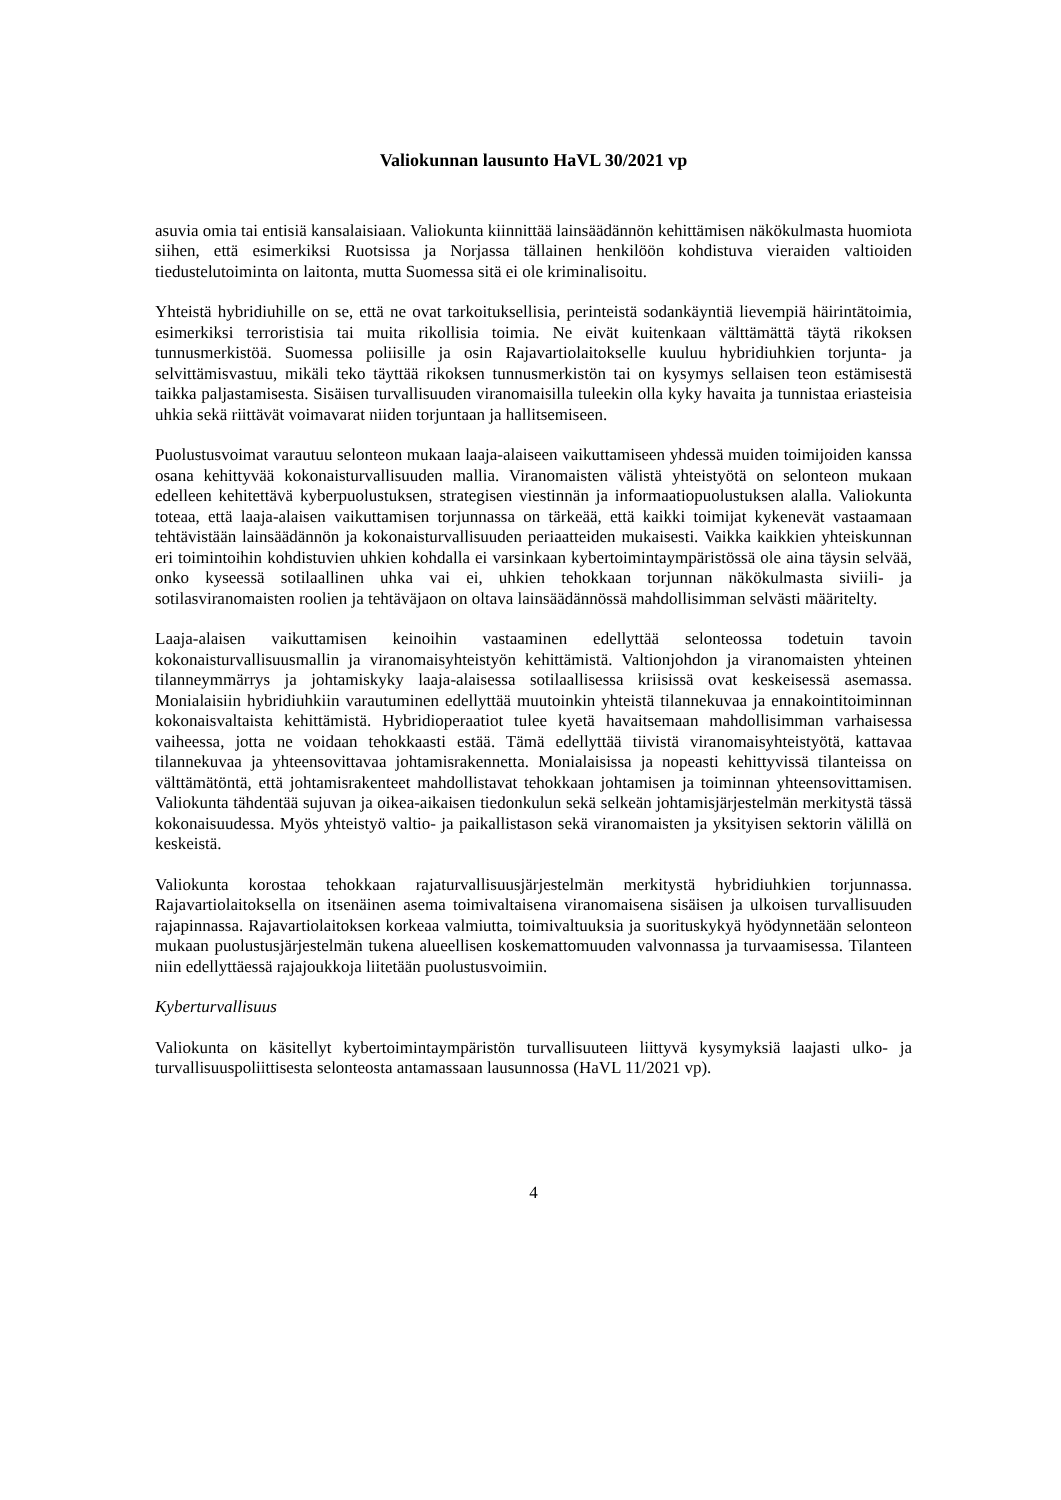Valiokunnan lausunto HaVL 30/2021 vp
asuvia omia tai entisiä kansalaisiaan. Valiokunta kiinnittää lainsäädännön kehittämisen näkökulmasta huomiota siihen, että esimerkiksi Ruotsissa ja Norjassa tällainen henkilöön kohdistuva vieraiden valtioiden tiedustelutoiminta on laitonta, mutta Suomessa sitä ei ole kriminalisoitu.
Yhteistä hybridiuhille on se, että ne ovat tarkoituksellisia, perinteistä sodankäyntiä lievempiä häirintätoimia, esimerkiksi terroristisia tai muita rikollisia toimia. Ne eivät kuitenkaan välttämättä täytä rikoksen tunnusmerkistöä. Suomessa poliisille ja osin Rajavartiolaitokselle kuuluu hybridiuhkien torjunta- ja selvittämisvastuu, mikäli teko täyttää rikoksen tunnusmerkistön tai on kysymys sellaisen teon estämisestä taikka paljastamisesta. Sisäisen turvallisuuden viranomaisilla tuleekin olla kyky havaita ja tunnistaa eriasteisia uhkia sekä riittävät voimavarat niiden torjuntaan ja hallitsemiseen.
Puolustusvoimat varautuu selonteon mukaan laaja-alaiseen vaikuttamiseen yhdessä muiden toimijoiden kanssa osana kehittyvää kokonaisturvallisuuden mallia. Viranomaisten välistä yhteistyötä on selonteon mukaan edelleen kehitettävä kyberpuolustuksen, strategisen viestinnän ja informaatiopuolustuksen alalla. Valiokunta toteaa, että laaja-alaisen vaikuttamisen torjunnassa on tärkeää, että kaikki toimijat kykenevät vastaamaan tehtävistään lainsäädännön ja kokonaisturvallisuuden periaatteiden mukaisesti. Vaikka kaikkien yhteiskunnan eri toimintoihin kohdistuvien uhkien kohdalla ei varsinkaan kybertoimintaympäristössä ole aina täysin selvää, onko kyseessä sotilaallinen uhka vai ei, uhkien tehokkaan torjunnan näkökulmasta siviili- ja sotilasviranomaisten roolien ja tehtäväjaon on oltava lainsäädännössä mahdollisimman selvästi määritelty.
Laaja-alaisen vaikuttamisen keinoihin vastaaminen edellyttää selonteossa todetuin tavoin kokonaisturvallisuusmallin ja viranomaisyhteistyön kehittämistä. Valtionjohdon ja viranomaisten yhteinen tilanneymmärrys ja johtamiskyky laaja-alaisessa sotilaallisessa kriisissä ovat keskeisessä asemassa. Monialaisiin hybridiuhkiin varautuminen edellyttää muutoinkin yhteistä tilannekuvaa ja ennakointitoiminnan kokonaisvaltaista kehittämistä. Hybridioperaatiot tulee kyetä havaitsemaan mahdollisimman varhaisessa vaiheessa, jotta ne voidaan tehokkaasti estää. Tämä edellyttää tiivistä viranomaisyhteistyötä, kattavaa tilannekuvaa ja yhteensovittavaa johtamisrakennetta. Monialaisissa ja nopeasti kehittyvissä tilanteissa on välttämätöntä, että johtamisrakenteet mahdollistavat tehokkaan johtamisen ja toiminnan yhteensovittamisen. Valiokunta tähdentää sujuvan ja oikea-aikaisen tiedonkulun sekä selkeän johtamisjärjestelmän merkitystä tässä kokonaisuudessa. Myös yhteistyö valtio- ja paikallistason sekä viranomaisten ja yksityisen sektorin välillä on keskeistä.
Valiokunta korostaa tehokkaan rajaturvallisuusjärjestelmän merkitystä hybridiuhkien torjunnassa. Rajavartiolaitoksella on itsenäinen asema toimivaltaisena viranomaisena sisäisen ja ulkoisen turvallisuuden rajapinnassa. Rajavartiolaitoksen korkeaa valmiutta, toimivaltuuksia ja suorituskykyä hyödynnetään selonteon mukaan puolustusjärjestelmän tukena alueellisen koskemattomuuden valvonnassa ja turvaamisessa. Tilanteen niin edellyttäessä rajajoukkoja liitetään puolustusvoimiin.
Kyberturvallisuus
Valiokunta on käsitellyt kybertoimintaympäristön turvallisuuteen liittyvä kysymyksiä laajasti ulko- ja turvallisuuspoliittisesta selonteosta antamassaan lausunnossa (HaVL 11/2021 vp).
4